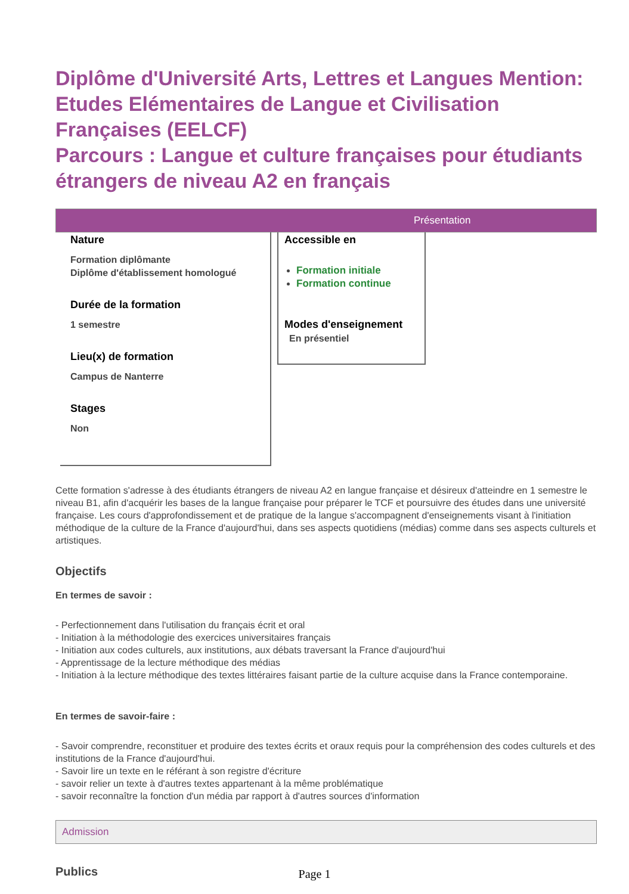Diplôme d'Université Arts, Lettres et Langues Mention: Etudes Elémentaires de Langue et Civilisation Françaises (EELCF)
Parcours : Langue et culture françaises pour étudiants étrangers de niveau A2 en français
Présentation
Nature
Formation diplômante
Diplôme d'établissement homologué
Durée de la formation
1 semestre
Lieu(x) de formation
Campus de Nanterre
Stages
Non
Accessible en
Formation initiale
Formation continue
Modes d'enseignement
En présentiel
Cette formation s'adresse à des étudiants étrangers de niveau A2 en langue française et désireux d'atteindre en 1 semestre le niveau B1, afin d'acquérir les bases de la langue française pour préparer le TCF et poursuivre des études dans une université française. Les cours d'approfondissement et de pratique de la langue s'accompagnent d'enseignements visant à l'initiation méthodique de la culture de la France d'aujourd'hui, dans ses aspects quotidiens (médias) comme dans ses aspects culturels et artistiques.
Objectifs
En termes de savoir :
- Perfectionnement dans l'utilisation du français écrit et oral
- Initiation à la méthodologie des exercices universitaires français
- Initiation aux codes culturels, aux institutions, aux débats traversant la France d'aujourd'hui
- Apprentissage de la lecture méthodique des médias
- Initiation à la lecture méthodique des textes littéraires faisant partie de la culture acquise dans la France contemporaine.
En termes de savoir-faire :
- Savoir comprendre, reconstituer et produire des textes écrits et oraux requis pour la compréhension des codes culturels et des institutions de la France d'aujourd'hui.
- Savoir lire un texte en le référant à son registre d'écriture
- savoir relier un texte à d'autres textes appartenant à la même problématique
- savoir reconnaître la fonction d'un média par rapport à d'autres sources d'information
Admission
Publics
Page 1